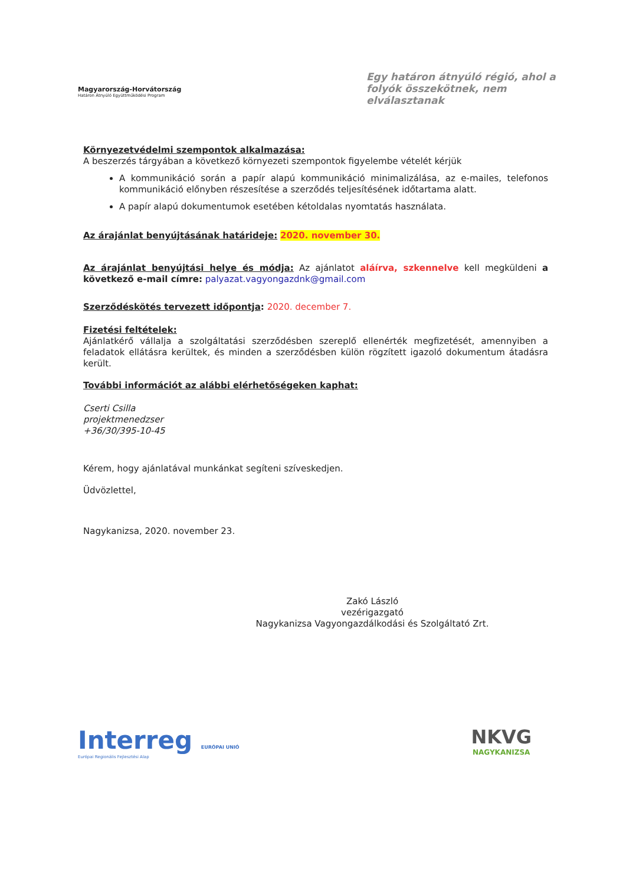Magyarország-Horvátország
Határon Átnyúló Együttműködési Program
Egy határon átnyúló régió, ahol a folyók összekötnek, nem elválasztanak
Környezetvédelmi szempontok alkalmazása:
A beszerzés tárgyában a következő környezeti szempontok figyelembe vételét kérjük
A kommunikáció során a papír alapú kommunikáció minimalizálása, az e-mailes, telefonos kommunikáció előnyben részesítése a szerződés teljesítésének időtartama alatt.
A papír alapú dokumentumok esetében kétoldalas nyomtatás használata.
Az árajánlat benyújtásának határideje: 2020. november 30.
Az árajánlat benyújtási helye és módja: Az ajánlatot aláírva, szkennelve kell megküldeni a következő e-mail címre: palyazat.vagyongazdnk@gmail.com
Szerződéskötés tervezett időpontja: 2020. december 7.
Fizetési feltételek:
Ajánlatkérő vállalja a szolgáltatási szerződésben szereplő ellenérték megfizetését, amennyiben a feladatok ellátásra kerültek, és minden a szerződésben külön rögzített igazoló dokumentum átadásra került.
További információt az alábbi elérhetőségeken kaphat:
Cserti Csilla
projektmenedzser
+36/30/395-10-45
Kérem, hogy ajánlatával munkánkat segíteni szíveskedjen.
Üdvözlettel,
Nagykanizsa, 2020. november 23.
Zakó László
vezérigazgató
Nagykanizsa Vagyongazdálkodási és Szolgáltató Zrt.
Interreg EURÓPAI UNIÓ
Európai Regionális Fejlesztési Alap
NKVG
NAGYKANIZSA